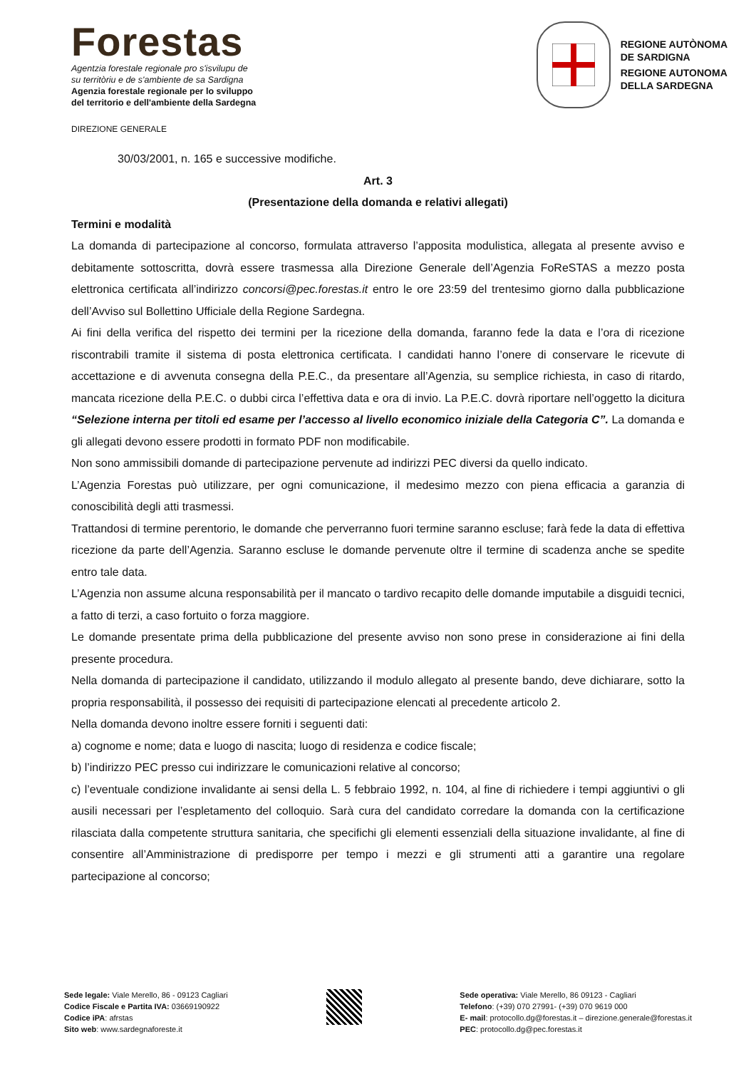Forestas
Agentzia forestale regionale pro s'isvilupu de
su territòriu e de s'ambiente de sa Sardigna
Agenzia forestale regionale per lo sviluppo
del territorio e dell'ambiente della Sardegna
REGIONE AUTÒNOMA
DE SARDIGNA
REGIONE AUTONOMA
DELLA SARDEGNA
DIREZIONE GENERALE
30/03/2001, n. 165 e successive modifiche.
Art. 3
(Presentazione della domanda e relativi allegati)
Termini e modalità
La domanda di partecipazione al concorso, formulata attraverso l’apposita modulistica, allegata al presente avviso e debitamente sottoscritta, dovrà essere trasmessa alla Direzione Generale dell’Agenzia FoReSTAS a mezzo posta elettronica certificata all’indirizzo concorsi@pec.forestas.it entro le ore 23:59 del trentesimo giorno dalla pubblicazione dell’Avviso sul Bollettino Ufficiale della Regione Sardegna.
Ai fini della verifica del rispetto dei termini per la ricezione della domanda, faranno fede la data e l’ora di ricezione riscontrabili tramite il sistema di posta elettronica certificata. I candidati hanno l’onere di conservare le ricevute di accettazione e di avvenuta consegna della P.E.C., da presentare all’Agenzia, su semplice richiesta, in caso di ritardo, mancata ricezione della P.E.C. o dubbi circa l’effettiva data e ora di invio. La P.E.C. dovrà riportare nell’oggetto la dicitura “Selezione interna per titoli ed esame per l’accesso al livello economico iniziale della Categoria C”. La domanda e gli allegati devono essere prodotti in formato PDF non modificabile.
Non sono ammissibili domande di partecipazione pervenute ad indirizzi PEC diversi da quello indicato.
L’Agenzia Forestas può utilizzare, per ogni comunicazione, il medesimo mezzo con piena efficacia a garanzia di conoscibilità degli atti trasmessi.
Trattandosi di termine perentorio, le domande che perverranno fuori termine saranno escluse; farà fede la data di effettiva ricezione da parte dell’Agenzia. Saranno escluse le domande pervenute oltre il termine di scadenza anche se spedite entro tale data.
L’Agenzia non assume alcuna responsabilità per il mancato o tardivo recapito delle domande imputabile a disguidi tecnici, a fatto di terzi, a caso fortuito o forza maggiore.
Le domande presentate prima della pubblicazione del presente avviso non sono prese in considerazione ai fini della presente procedura.
Nella domanda di partecipazione il candidato, utilizzando il modulo allegato al presente bando, deve dichiarare, sotto la propria responsabilità, il possesso dei requisiti di partecipazione elencati al precedente articolo 2.
Nella domanda devono inoltre essere forniti i seguenti dati:
a) cognome e nome; data e luogo di nascita; luogo di residenza e codice fiscale;
b) l’indirizzo PEC presso cui indirizzare le comunicazioni relative al concorso;
c) l’eventuale condizione invalidante ai sensi della L. 5 febbraio 1992, n. 104, al fine di richiedere i tempi aggiuntivi o gli ausili necessari per l’espletamento del colloquio. Sarà cura del candidato corredare la domanda con la certificazione rilasciata dalla competente struttura sanitaria, che specifichi gli elementi essenziali della situazione invalidante, al fine di consentire all’Amministrazione di predisporre per tempo i mezzi e gli strumenti atti a garantire una regolare partecipazione al concorso;
Sede legale: Viale Merello, 86 - 09123 Cagliari
Codice Fiscale e Partita IVA: 03669190922
Codice iPA: afrstas
Sito web: www.sardegnaforeste.it
Sede operativa: Viale Merello, 86 09123 - Cagliari
Telefono: (+39) 070 27991- (+39) 070 9619 000
E- mail: protocollo.dg@forestas.it – direzione.generale@forestas.it
PEC: protocollo.dg@pec.forestas.it